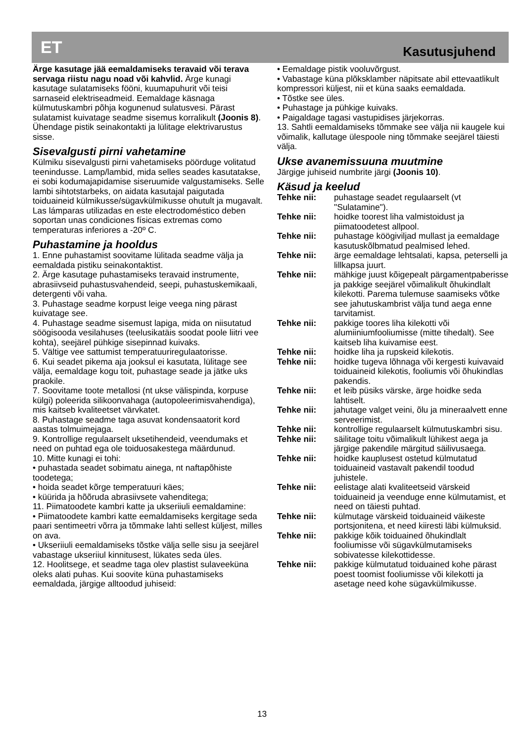ET Kasutusjuhend
Ärge kasutage jää eemaldamiseks teravaid või terava servaga riistu nagu noad või kahvlid. Ärge kunagi kasutage sulatamiseks fööni, kuumapuhurit või teisi sarnaseid elektriseadmeid. Eemaldage käsnaga külmutuskambri põhja kogunenud sulatusvesi. Pärast sulatamist kuivatage seadme sisemus korralikult (Joonis 8). Ühendage pistik seinakontakti ja lülitage elektrivarustus sisse.
Sisevalgusti pirni vahetamine
Külmiku sisevalgusti pirni vahetamiseks pöörduge volitatud teenindusse. Lamp/lambid, mida selles seades kasutatakse, ei sobi kodumajapidamise siseruumide valgustamiseks. Selle lambi sihtotstarbeks, on aidata kasutajal paigutada toiduaineid külmikusse/sügavkülmikusse ohutult ja mugavalt. Las lámparas utilizadas en este electrodoméstico deben soportan unas condiciones físicas extremas como temperaturas inferiores a -20º C.
Puhastamine ja hooldus
1. Enne puhastamist soovitame lülitada seadme välja ja eemaldada pistiku seinakontaktist.
2. Ärge kasutage puhastamiseks teravaid instrumente, abrasiivseid puhastusvahendeid, seepi, puhastuskemikaali, detergenti või vaha.
3. Puhastage seadme korpust leige veega ning pärast kuivatage see.
4. Puhastage seadme sisemust lapiga, mida on niisutatud söögisooda vesilahuses (teelusikatäis soodat poole liitri vee kohta), seejärel pühkige sisepinnad kuivaks.
5. Vältige vee sattumist temperatuuriregulaatorisse.
6. Kui seadet pikema aja jooksul ei kasutata, lülitage see välja, eemaldage kogu toit, puhastage seade ja jätke uks praokile.
7. Soovitame toote metallosi (nt ukse välispinda, korpuse külgi) poleerida silikoonvahaga (autopoleerimisvahendiga), mis kaitseb kvaliteetset värvkatet.
8. Puhastage seadme taga asuvat kondensaatorit kord aastas tolmuimejaga.
9. Kontrollige regulaarselt uksetihendeid, veendumaks et need on puhtad ega ole toiduosakestega määrdunud.
10. Mitte kunagi ei tohi:
• puhastada seadet sobimatu ainega, nt naftapõhiste toodetega;
• hoida seadet kõrge temperatuuri käes;
• küürida ja hõõruda abrasiivsete vahenditega;
11. Piimatoodete kambri katte ja ukseriiuli eemaldamine:
• Piimatoodete kambri katte eemaldamiseks kergitage seda paari sentimeetri võrra ja tõmmake lahti sellest küljest, milles on ava.
• Ukseriiuli eemaldamiseks tõstke välja selle sisu ja seejärel vabastage ukseriiul kinnitusest, lükates seda üles.
12. Hoolitsege, et seadme taga olev plastist sulaveeküna oleks alati puhas. Kui soovite küna puhastamiseks eemaldada, järgige alltoodud juhiseid:
• Eemaldage pistik vooluvõrgust.
• Vabastage küna plõksklamber näpitsate abil ettevaatlikult kompressori küljest, nii et küna saaks eemaldada.
• Tõstke see üles.
• Puhastage ja pühkige kuivaks.
• Paigaldage tagasi vastupidises järjekorras.
13. Sahtli eemaldamiseks tõmmake see välja nii kaugele kui võimalik, kallutage ülespoole ning tõmmake seejärel täiesti välja.
Ukse avanemissuuna muutmine
Järgige juhiseid numbrite järgi (Joonis 10).
Käsud ja keelud
Tehke nii: puhastage seadet regulaarselt (vt "Sulatamine").
Tehke nii: hoidke toorest liha valmistoidust ja piimatoodetest allpool.
Tehke nii: puhastage köögiviljad mullast ja eemaldage kasutuskõlbmatud pealmised lehed.
Tehke nii: ärge eemaldage lehtsalati, kapsa, peterselli ja lillkapsa juurt.
Tehke nii: mähkige juust kõigepealt pärgamentpaberisse ja pakkige seejärel võimalikult õhukindlalt kilekotti. Parema tulemuse saamiseks võtke see jahutuskambrist välja tund aega enne tarvitamist.
Tehke nii: pakkige toores liha kilekotti või alumiiniumfooliumisse (mitte tihedalt). See kaitseb liha kuivamise eest.
Tehke nii: hoidke liha ja rupskeid kilekotis.
Tehke nii: hoidke tugeva lõhnaga või kergesti kuivavaid toiduaineid kilekotis, fooliumis või õhukindlas pakendis.
Tehke nii: et leib püsiks värske, ärge hoidke seda lahtiselt.
Tehke nii: jahutage valget veini, õlu ja mineraalvett enne serveerimist.
Tehke nii: kontrollige regulaarselt külmutuskambri sisu.
Tehke nii: säilitage toitu võimalikult lühikest aega ja järgige pakendile märgitud säilivusaega.
Tehke nii: hoidke kauplusest ostetud külmutatud toiduaineid vastavalt pakendil toodud juhistele.
Tehke nii: eelistage alati kvaliteetseid värskeid toiduaineid ja veenduge enne külmutamist, et need on täiesti puhtad.
Tehke nii: külmutage värskeid toiduaineid väikeste portsjonitena, et need kiiresti läbi külmuksid.
Tehke nii: pakkige kõik toiduained õhukindlalt fooliumisse või sügavkülmutamiseks sobivatesse kilekottidesse.
Tehke nii: pakkige külmutatud toiduained kohe pärast poest toomist fooliumisse või kilekotti ja asetage need kohe sügavkülmikusse.
13